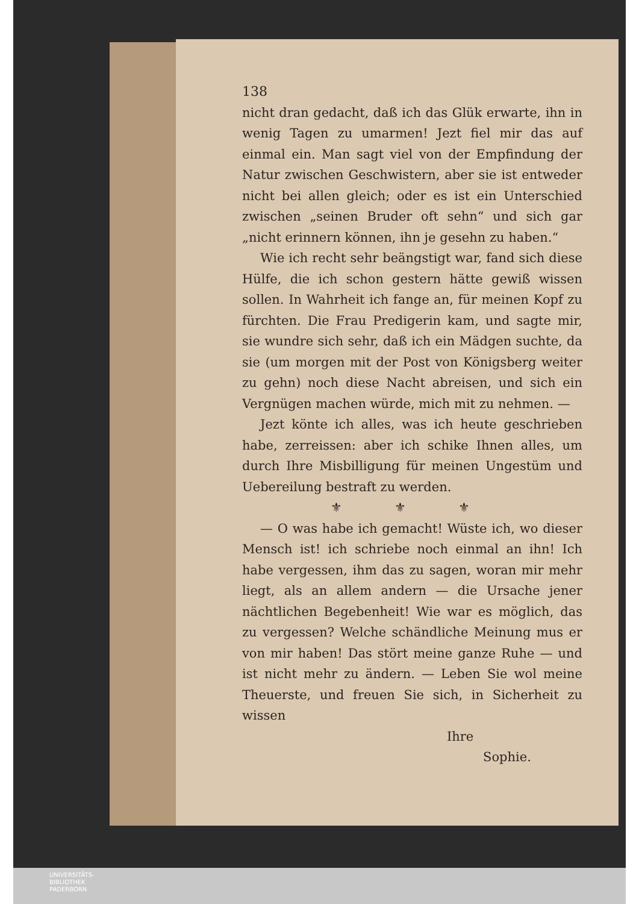138
nicht dran gedacht, daß ich das Glük erwarte, ihn in wenig Tagen zu umarmen! Jezt fiel mir das auf einmal ein. Man sagt viel von der Empfindung der Natur zwischen Geschwistern, aber sie ist entweder nicht bei allen gleich; oder es ist ein Unterschied zwischen „seinen Bruder oft sehn“ und sich gar „nicht erinnern können, ihn je gesehn zu haben.“
Wie ich recht sehr beängstigt war, fand sich diese Hülfe, die ich schon gestern hätte gewiß wissen sollen. In Wahrheit ich fange an, für meinen Kopf zu fürchten. Die Frau Predigerin kam, und sagte mir, sie wundre sich sehr, daß ich ein Mädgen suchte, da sie (um morgen mit der Post von Königsberg weiter zu gehn) noch diese Nacht abreisen, und sich ein Vergnügen machen würde, mich mit zu nehmen. —
Jezt könte ich alles, was ich heute geschrieben habe, zerreissen: aber ich schike Ihnen alles, um durch Ihre Misbilligung für meinen Ungestüm und Uebereilung bestraft zu werden.
⚜ ⚜ ⚜
— O was habe ich gemacht! Wüste ich, wo dieser Mensch ist! ich schriebe noch einmal an ihn! Ich habe vergessen, ihm das zu sagen, woran mir mehr liegt, als an allem andern — die Ursache jener nächtlichen Begebenheit! Wie war es möglich, das zu vergessen? Welche schändliche Meinung mus er von mir haben! Das stört meine ganze Ruhe — und ist nicht mehr zu ändern. — Leben Sie wol meine Theuerste, und freuen Sie sich, in Sicherheit zu wissen
Ihre
Sophie.
UNIVERSITÄTS-
BIBLIOTHEK
PADERBORN